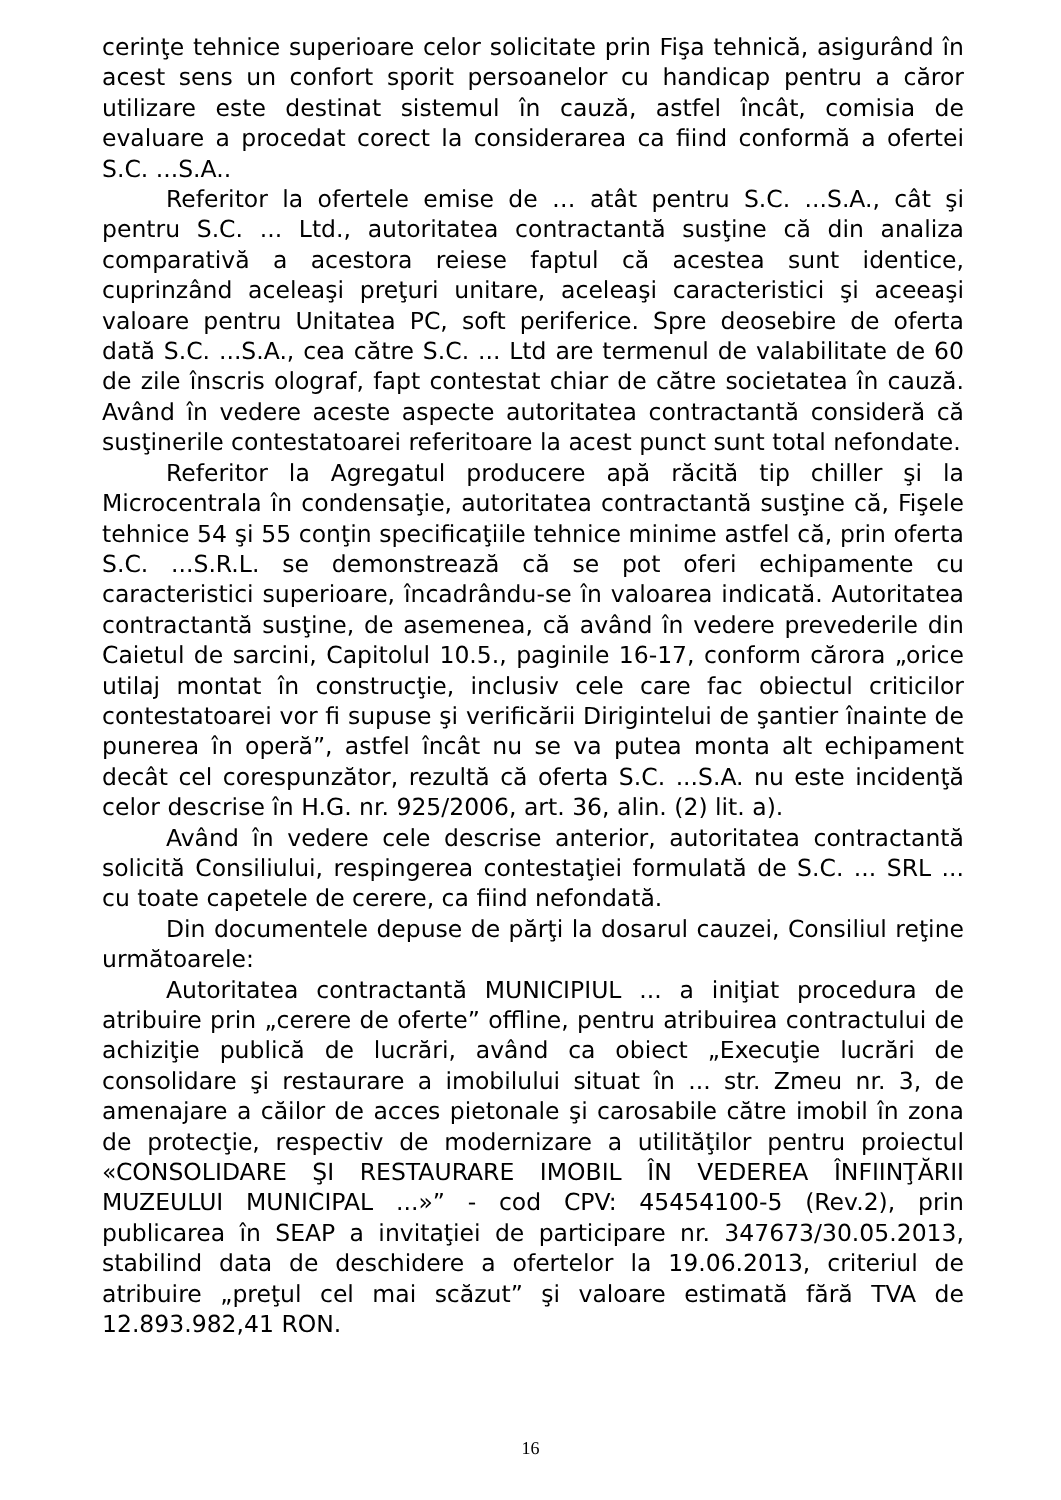cerinţe tehnice superioare celor solicitate prin Fişa tehnică, asigurând în acest sens un confort sporit persoanelor cu handicap pentru a căror utilizare este destinat sistemul în cauză, astfel încât, comisia de evaluare a procedat corect la considerarea ca fiind conformă a ofertei S.C. ...S.A..
Referitor la ofertele emise de … atât pentru S.C. ...S.A., cât şi pentru S.C. ... Ltd., autoritatea contractantă susţine că din analiza comparativă a acestora reiese faptul că acestea sunt identice, cuprinzând aceleaşi preţuri unitare, aceleaşi caracteristici şi aceeaşi valoare pentru Unitatea PC, soft periferice. Spre deosebire de oferta dată S.C. ...S.A., cea către S.C. ... Ltd are termenul de valabilitate de 60 de zile înscris olograf, fapt contestat chiar de către societatea în cauză. Având în vedere aceste aspecte autoritatea contractantă consideră că susţinerile contestatoarei referitoare la acest punct sunt total nefondate.
Referitor la Agregatul producere apă răcită tip chiller şi la Microcentrala în condensaţie, autoritatea contractantă susţine că, Fişele tehnice 54 şi 55 conţin specificaţiile tehnice minime astfel că, prin oferta S.C. ...S.R.L. se demonstrează că se pot oferi echipamente cu caracteristici superioare, încadrându-se în valoarea indicată. Autoritatea contractantă susţine, de asemenea, că având în vedere prevederile din Caietul de sarcini, Capitolul 10.5., paginile 16-17, conform cărora „orice utilaj montat în construcţie, inclusiv cele care fac obiectul criticilor contestatoarei vor fi supuse şi verificării Dirigintelui de şantier înainte de punerea în operă”, astfel încât nu se va putea monta alt echipament decât cel corespunzător, rezultă că oferta S.C. ...S.A. nu este incidenţă celor descrise în H.G. nr. 925/2006, art. 36, alin. (2) lit. a).
Având în vedere cele descrise anterior, autoritatea contractantă solicită Consiliului, respingerea contestaţiei formulată de S.C. ... SRL ... cu toate capetele de cerere, ca fiind nefondată.
Din documentele depuse de părţi la dosarul cauzei, Consiliul reţine următoarele:
Autoritatea contractantă MUNICIPIUL ... a iniţiat procedura de atribuire prin „cerere de oferte” offline, pentru atribuirea contractului de achiziţie publică de lucrări, având ca obiect „Execuţie lucrări de consolidare şi restaurare a imobilului situat în ... str. Zmeu nr. 3, de amenajare a căilor de acces pietonale şi carosabile către imobil în zona de protecţie, respectiv de modernizare a utilităţilor pentru proiectul «CONSOLIDARE ŞI RESTAURARE IMOBIL ÎN VEDEREA ÎNFIINŢĂRII MUZEULUI MUNICIPAL ...»” - cod CPV: 45454100-5 (Rev.2), prin publicarea în SEAP a invitaţiei de participare nr. 347673/30.05.2013, stabilind data de deschidere a ofertelor la 19.06.2013, criteriul de atribuire „preţul cel mai scăzut” şi valoare estimată fără TVA de 12.893.982,41 RON.
16